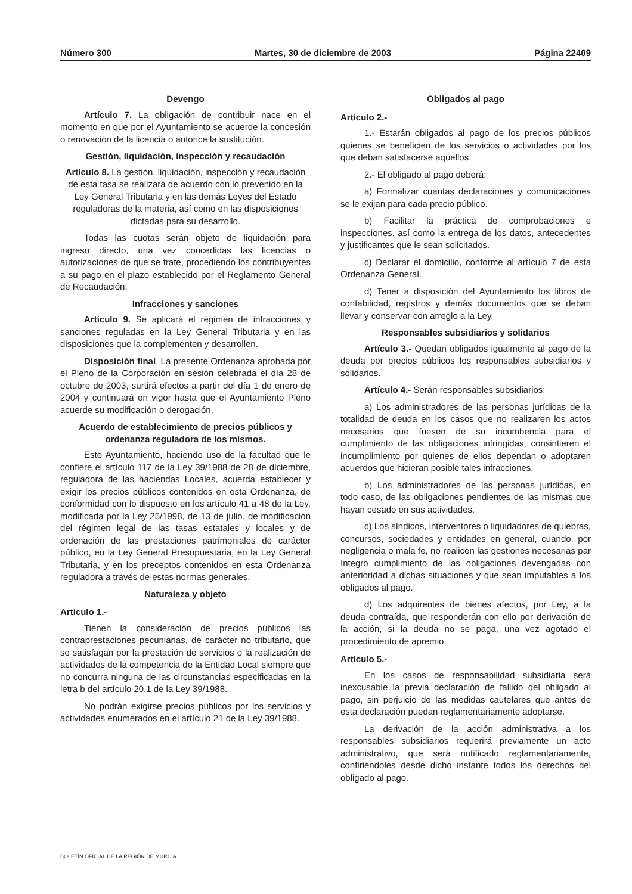Número 300 Martes, 30 de diciembre de 2003 Página 22409
Devengo
Artículo 7. La obligación de contribuir nace en el momento en que por el Ayuntamiento se acuerde la concesión o renovación de la licencia o autorice la sustitución.
Gestión, liquidación, inspección y recaudación
Artículo 8. La gestión, liquidación, inspección y recaudación de esta tasa se realizará de acuerdo con lo prevenido en la Ley General Tributaria y en las demás Leyes del Estado reguladoras de la materia, así como en las disposiciones dictadas para su desarrollo.
Todas las cuotas serán objeto de liquidación para ingreso directo, una vez concedidas las licencias o autorizaciones de que se trate, procediendo los contribuyentes a su pago en el plazo establecido por el Reglamento General de Recaudación.
Infracciones y sanciones
Artículo 9. Se aplicará el régimen de infracciones y sanciones reguladas en la Ley General Tributaria y en las disposiciones que la complementen y desarrollen.
Disposición final. La presente Ordenanza aprobada por el Pleno de la Corporación en sesión celebrada el día 28 de octubre de 2003, surtirá efectos a partir del día 1 de enero de 2004 y continuará en vigor hasta que el Ayuntamiento Pleno acuerde su modificación o derogación.
Acuerdo de establecimiento de precios públicos y ordenanza reguladora de los mismos.
Este Ayuntamiento, haciendo uso de la facultad que le confiere el artículo 117 de la Ley 39/1988 de 28 de diciembre, reguladora de las haciendas Locales, acuerda establecer y exigir los precios públicos contenidos en esta Ordenanza, de conformidad con lo dispuesto en los artículo 41 a 48 de la Ley, modificada por la Ley 25/1998, de 13 de julio, de modificación del régimen legal de las tasas estatales y locales y de ordenación de las prestaciones patrimoniales de carácter público, en la Ley General Presupuestaria, en la Ley General Tributaria, y en los preceptos contenidos en esta Ordenanza reguladora a través de estas normas generales.
Naturaleza y objeto
Articulo 1.-
Tienen la consideración de precios públicos las contraprestaciones pecuniarias, de carácter no tributario, que se satisfagan por la prestación de servicios o la realización de actividades de la competencia de la Entidad Local siempre que no concurra ninguna de las circunstancias especificadas en la letra b del artículo 20.1 de la Ley 39/1988.
No podrán exigirse precios públicos por los servicios y actividades enumerados en el artículo 21 de la Ley 39/1988.
Obligados al pago
Artículo 2.-
1.- Estarán obligados al pago de los precios públicos quienes se beneficien de los servicios o actividades por los que deban satisfacerse aquellos.
2.- El obligado al pago deberá:
a) Formalizar cuantas declaraciones y comunicaciones se le exijan para cada precio público.
b) Facilitar la práctica de comprobaciones e inspecciones, así como la entrega de los datos, antecedentes y justificantes que le sean solicitados.
c) Declarar el domicilio, conforme al artículo 7 de esta Ordenanza General.
d) Tener a disposición del Ayuntamiento los libros de contabilidad, registros y demás documentos que se deban llevar y conservar con arreglo a la Ley.
Responsables subsidiarios y solidarios
Artículo 3.- Quedan obligados igualmente al pago de la deuda por precios públicos los responsables subsidiarios y solidarios.
Artículo 4.- Serán responsables subsidiarios:
a) Los administradores de las personas jurídicas de la totalidad de deuda en los casos que no realizaren los actos necesarios que fuesen de su incumbencia para el cumplimiento de las obligaciones infringidas, consintieren el incumplimiento por quienes de ellos dependan o adoptaren acuerdos que hicieran posible tales infracciones.
b) Los administradores de las personas jurídicas, en todo caso, de las obligaciones pendientes de las mismas que hayan cesado en sus actividades.
c) Los síndicos, interventores o liquidadores de quiebras, concursos, sociedades y entidades en general, cuando, por negligencia o mala fe, no realicen las gestiones necesarias par íntegro cumplimiento de las obligaciones devengadas con anterioridad a dichas situaciones y que sean imputables a los obligados al pago.
d) Los adquirentes de bienes afectos, por Ley, a la deuda contraída, que responderán con ello por derivación de la acción, si la deuda no se paga, una vez agotado el procedimiento de apremio.
Artículo 5.-
En los casos de responsabilidad subsidiaria será inexcusable la previa declaración de fallido del obligado al pago, sin perjuicio de las medidas cautelares que antes de esta declaración puedan reglamentariamente adoptarse.
La derivación de la acción administrativa a los responsables subsidiarios requerirá previamente un acto administrativo, que será notificado reglamentariamente, confiriéndoles desde dicho instante todos los derechos del obligado al pago.
BOLETÍN OFICIAL DE LA REGIÓN DE MURCIA